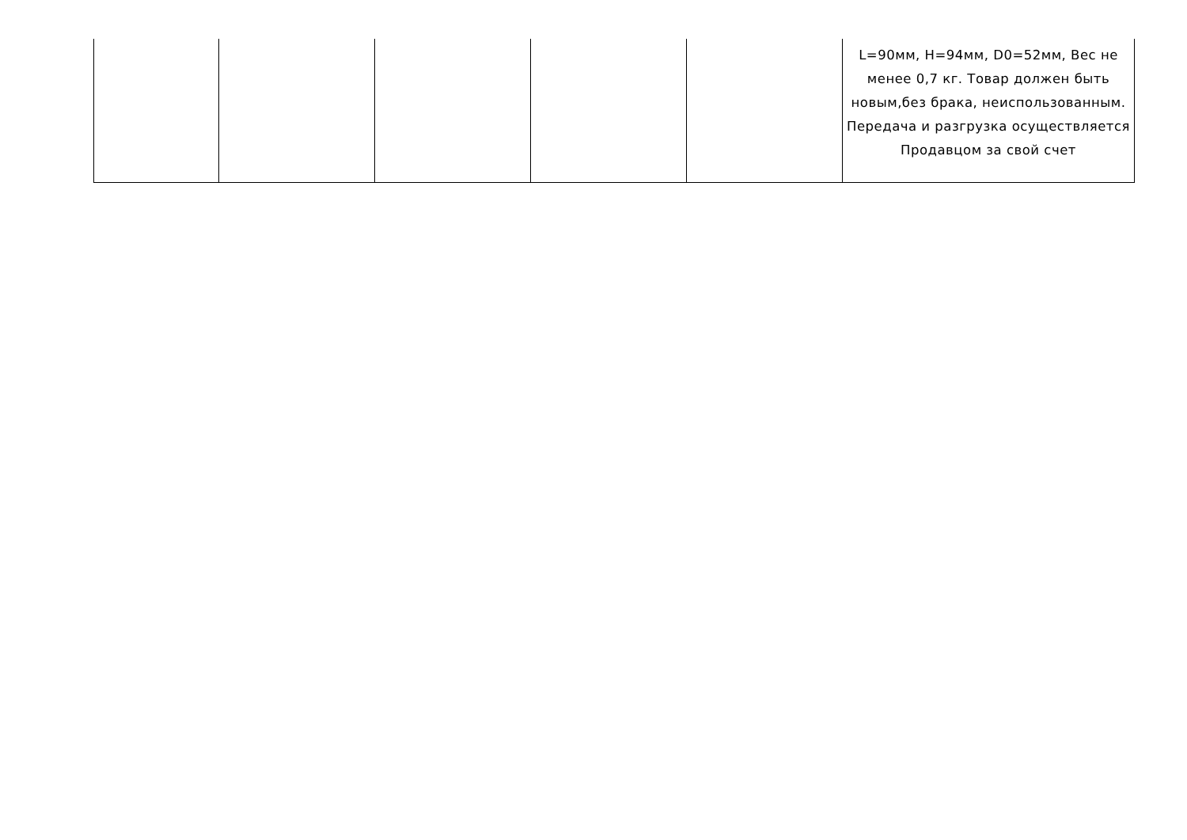| | | | | | L=90мм, H=94мм, D0=52мм, Вес не менее 0,7 кг. Товар должен быть новым,без брака, неиспользованным. Передача и разгрузка осуществляется Продавцом за свой счет |